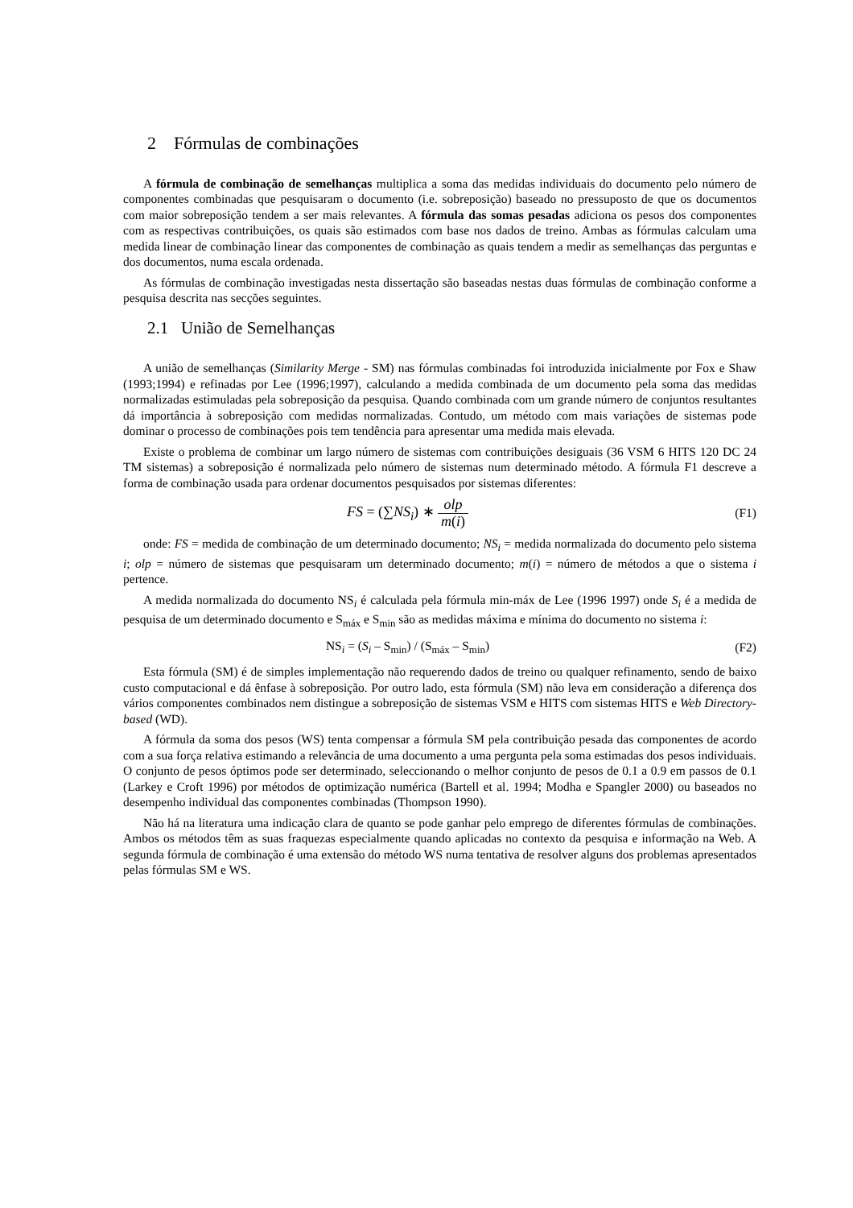2 Fórmulas de combinações
A fórmula de combinação de semelhanças multiplica a soma das medidas individuais do documento pelo número de componentes combinadas que pesquisaram o documento (i.e. sobreposição) baseado no pressuposto de que os documentos com maior sobreposição tendem a ser mais relevantes. A fórmula das somas pesadas adiciona os pesos dos componentes com as respectivas contribuições, os quais são estimados com base nos dados de treino. Ambas as fórmulas calculam uma medida linear de combinação linear das componentes de combinação as quais tendem a medir as semelhanças das perguntas e dos documentos, numa escala ordenada.
As fórmulas de combinação investigadas nesta dissertação são baseadas nestas duas fórmulas de combinação conforme a pesquisa descrita nas secções seguintes.
2.1 União de Semelhanças
A união de semelhanças (Similarity Merge - SM) nas fórmulas combinadas foi introduzida inicialmente por Fox e Shaw (1993;1994) e refinadas por Lee (1996;1997), calculando a medida combinada de um documento pela soma das medidas normalizadas estimuladas pela sobreposição da pesquisa. Quando combinada com um grande número de conjuntos resultantes dá importância à sobreposição com medidas normalizadas. Contudo, um método com mais variações de sistemas pode dominar o processo de combinações pois tem tendência para apresentar uma medida mais elevada.
Existe o problema de combinar um largo número de sistemas com contribuições desiguais (36 VSM 6 HITS 120 DC 24 TM sistemas) a sobreposição é normalizada pelo número de sistemas num determinado método. A fórmula F1 descreve a forma de combinação usada para ordenar documentos pesquisados por sistemas diferentes:
FS = (∑NS<sub>i</sub>) ∗ olp m(i)
(F1)
onde: FS = medida de combinação de um determinado documento; NS<sub>i</sub> = medida normalizada do documento pelo sistema i; olp = número de sistemas que pesquisaram um determinado documento; m(i) = número de métodos a que o sistema i pertence.
A medida normalizada do documento NS<sub>i</sub> é calculada pela fórmula min-máx de Lee (1996 1997) onde S<sub>i</sub> é a medida de pesquisa de um determinado documento e S<sub>máx</sub> e S<sub>min</sub> são as medidas máxima e mínima do documento no sistema i:
NS<sub>i</sub> = (S<sub>i</sub> – S<sub>min</sub>) / (S<sub>máx</sub> – S<sub>min</sub>)
(F2)
Esta fórmula (SM) é de simples implementação não requerendo dados de treino ou qualquer refinamento, sendo de baixo custo computacional e dá ênfase à sobreposição. Por outro lado, esta fórmula (SM) não leva em consideração a diferença dos vários componentes combinados nem distingue a sobreposição de sistemas VSM e HITS com sistemas HITS e Web Directory-based (WD).
A fórmula da soma dos pesos (WS) tenta compensar a fórmula SM pela contribuição pesada das componentes de acordo com a sua força relativa estimando a relevância de uma documento a uma pergunta pela soma estimadas dos pesos individuais. O conjunto de pesos óptimos pode ser determinado, seleccionando o melhor conjunto de pesos de 0.1 a 0.9 em passos de 0.1 (Larkey e Croft 1996) por métodos de optimização numérica (Bartell et al. 1994; Modha e Spangler 2000) ou baseados no desempenho individual das componentes combinadas (Thompson 1990).
Não há na literatura uma indicação clara de quanto se pode ganhar pelo emprego de diferentes fórmulas de combinações. Ambos os métodos têm as suas fraquezas especialmente quando aplicadas no contexto da pesquisa e informação na Web. A segunda fórmula de combinação é uma extensão do método WS numa tentativa de resolver alguns dos problemas apresentados pelas fórmulas SM e WS.